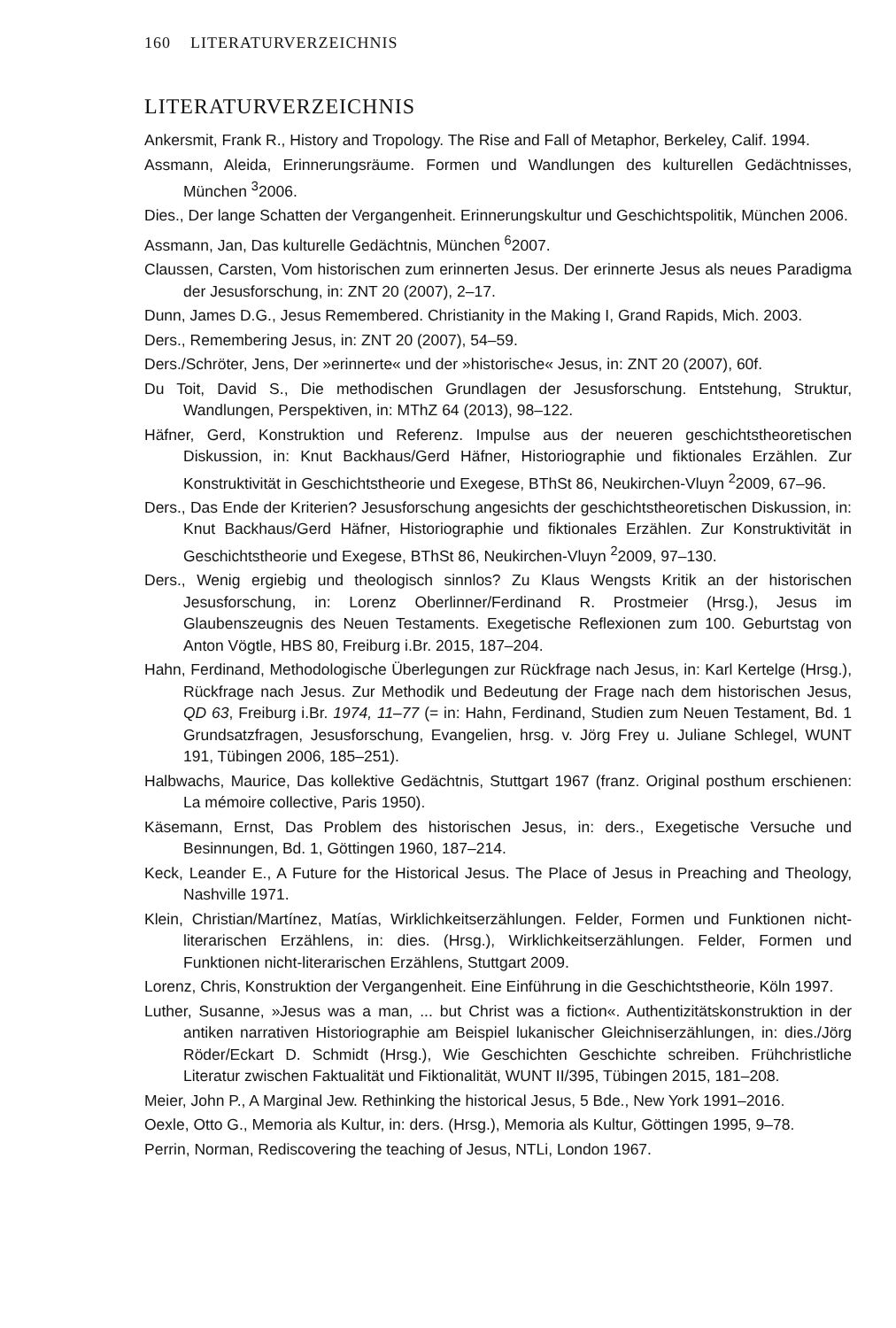160 LITERATURVERZEICHNIS
LITERATURVERZEICHNIS
Ankersmit, Frank R., History and Tropology. The Rise and Fall of Metaphor, Berkeley, Calif. 1994.
Assmann, Aleida, Erinnerungsräume. Formen und Wandlungen des kulturellen Gedächtnisses, München <sup>3</sup>2006.
Dies., Der lange Schatten der Vergangenheit. Erinnerungskultur und Geschichtspolitik, München 2006.
Assmann, Jan, Das kulturelle Gedächtnis, München <sup>6</sup>2007.
Claussen, Carsten, Vom historischen zum erinnerten Jesus. Der erinnerte Jesus als neues Paradigma der Jesusforschung, in: ZNT 20 (2007), 2–17.
Dunn, James D.G., Jesus Remembered. Christianity in the Making I, Grand Rapids, Mich. 2003.
Ders., Remembering Jesus, in: ZNT 20 (2007), 54–59.
Ders./Schröter, Jens, Der »erinnerte« und der »historische« Jesus, in: ZNT 20 (2007), 60f.
Du Toit, David S., Die methodischen Grundlagen der Jesusforschung. Entstehung, Struktur, Wandlungen, Perspektiven, in: MThZ 64 (2013), 98–122.
Häfner, Gerd, Konstruktion und Referenz. Impulse aus der neueren geschichtstheoretischen Diskussion, in: Knut Backhaus/Gerd Häfner, Historiographie und fiktionales Erzählen. Zur Konstruktivität in Geschichtstheorie und Exegese, BThSt 86, Neukirchen-Vluyn <sup>2</sup>2009, 67–96.
Ders., Das Ende der Kriterien? Jesusforschung angesichts der geschichtstheoretischen Diskussion, in: Knut Backhaus/Gerd Häfner, Historiographie und fiktionales Erzählen. Zur Konstruktivität in Geschichtstheorie und Exegese, BThSt 86, Neukirchen-Vluyn <sup>2</sup>2009, 97–130.
Ders., Wenig ergiebig und theologisch sinnlos? Zu Klaus Wengsts Kritik an der historischen Jesusforschung, in: Lorenz Oberlinner/Ferdinand R. Prostmeier (Hrsg.), Jesus im Glaubenszeugnis des Neuen Testaments. Exegetische Reflexionen zum 100. Geburtstag von Anton Vögtle, HBS 80, Freiburg i.Br. 2015, 187–204.
Hahn, Ferdinand, Methodologische Überlegungen zur Rückfrage nach Jesus, in: Karl Kertelge (Hrsg.), Rückfrage nach Jesus. Zur Methodik und Bedeutung der Frage nach dem historischen Jesus, QD 63, Freiburg i.Br. 1974, 11–77 (= in: Hahn, Ferdinand, Studien zum Neuen Testament, Bd. 1 Grundsatzfragen, Jesusforschung, Evangelien, hrsg. v. Jörg Frey u. Juliane Schlegel, WUNT 191, Tübingen 2006, 185–251).
Halbwachs, Maurice, Das kollektive Gedächtnis, Stuttgart 1967 (franz. Original posthum erschienen: La mémoire collective, Paris 1950).
Käsemann, Ernst, Das Problem des historischen Jesus, in: ders., Exegetische Versuche und Besinnungen, Bd. 1, Göttingen 1960, 187–214.
Keck, Leander E., A Future for the Historical Jesus. The Place of Jesus in Preaching and Theology, Nashville 1971.
Klein, Christian/Martínez, Matías, Wirklichkeitserzählungen. Felder, Formen und Funktionen nicht-literarischen Erzählens, in: dies. (Hrsg.), Wirklichkeitserzählungen. Felder, Formen und Funktionen nicht-literarischen Erzählens, Stuttgart 2009.
Lorenz, Chris, Konstruktion der Vergangenheit. Eine Einführung in die Geschichtstheorie, Köln 1997.
Luther, Susanne, »Jesus was a man, ... but Christ was a fiction«. Authentizitätskonstruktion in der antiken narrativen Historiographie am Beispiel lukanischer Gleichniserzählungen, in: dies./Jörg Röder/Eckart D. Schmidt (Hrsg.), Wie Geschichten Geschichte schreiben. Frühchristliche Literatur zwischen Faktualität und Fiktionalität, WUNT II/395, Tübingen 2015, 181–208.
Meier, John P., A Marginal Jew. Rethinking the historical Jesus, 5 Bde., New York 1991–2016.
Oexle, Otto G., Memoria als Kultur, in: ders. (Hrsg.), Memoria als Kultur, Göttingen 1995, 9–78.
Perrin, Norman, Rediscovering the teaching of Jesus, NTLi, London 1967.